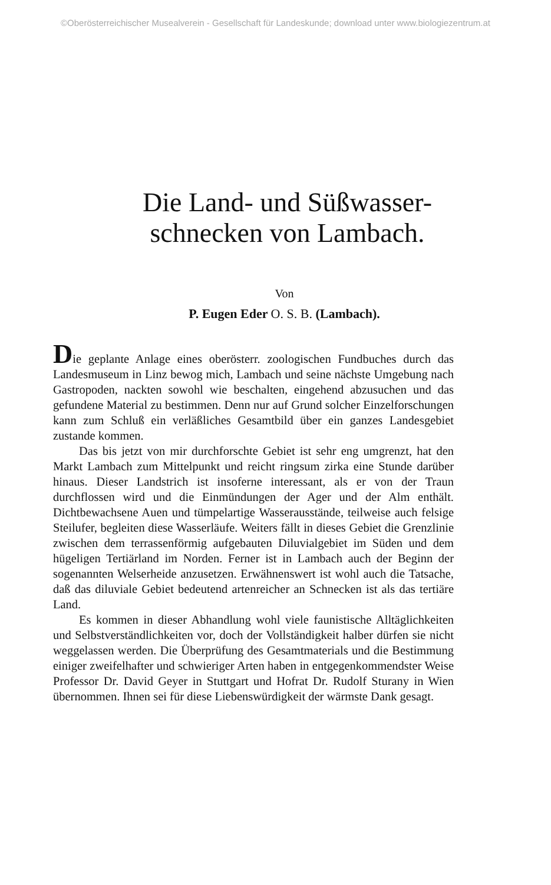©Oberösterreichischer Musealverein - Gesellschaft für Landeskunde; download unter www.biologiezentrum.at
Die Land- und Süßwasser-
schnecken von Lambach.
Von
P. Eugen Eder O. S. B. (Lambach).
Die geplante Anlage eines oberösterr. zoologischen Fundbuches durch das Landesmuseum in Linz bewog mich, Lambach und seine nächste Umgebung nach Gastropoden, nackten sowohl wie beschalten, eingehend abzusuchen und das gefundene Material zu bestimmen. Denn nur auf Grund solcher Einzelforschungen kann zum Schluß ein verläßliches Gesamtbild über ein ganzes Landesgebiet zustande kommen.
Das bis jetzt von mir durchforschte Gebiet ist sehr eng umgrenzt, hat den Markt Lambach zum Mittelpunkt und reicht ringsum zirka eine Stunde darüber hinaus. Dieser Landstrich ist insoferne interessant, als er von der Traun durchflossen wird und die Einmündungen der Ager und der Alm enthält. Dichtbewachsene Auen und tümpelartige Wasserausstände, teilweise auch felsige Steilufer, begleiten diese Wasserläufe. Weiters fällt in dieses Gebiet die Grenzlinie zwischen dem terrassenförmig aufgebauten Diluvialgebiet im Süden und dem hügeligen Tertiärland im Norden. Ferner ist in Lambach auch der Beginn der sogenannten Welserheide anzusetzen. Erwähnenswert ist wohl auch die Tatsache, daß das diluviale Gebiet bedeutend artenreicher an Schnecken ist als das tertiäre Land.
Es kommen in dieser Abhandlung wohl viele faunistische Alltäglichkeiten und Selbstverständlichkeiten vor, doch der Vollständigkeit halber dürfen sie nicht weggelassen werden. Die Überprüfung des Gesamtmaterials und die Bestimmung einiger zweifelhafter und schwieriger Arten haben in entgegenkommendster Weise Professor Dr. David Geyer in Stuttgart und Hofrat Dr. Rudolf Sturany in Wien übernommen. Ihnen sei für diese Liebenswürdigkeit der wärmste Dank gesagt.